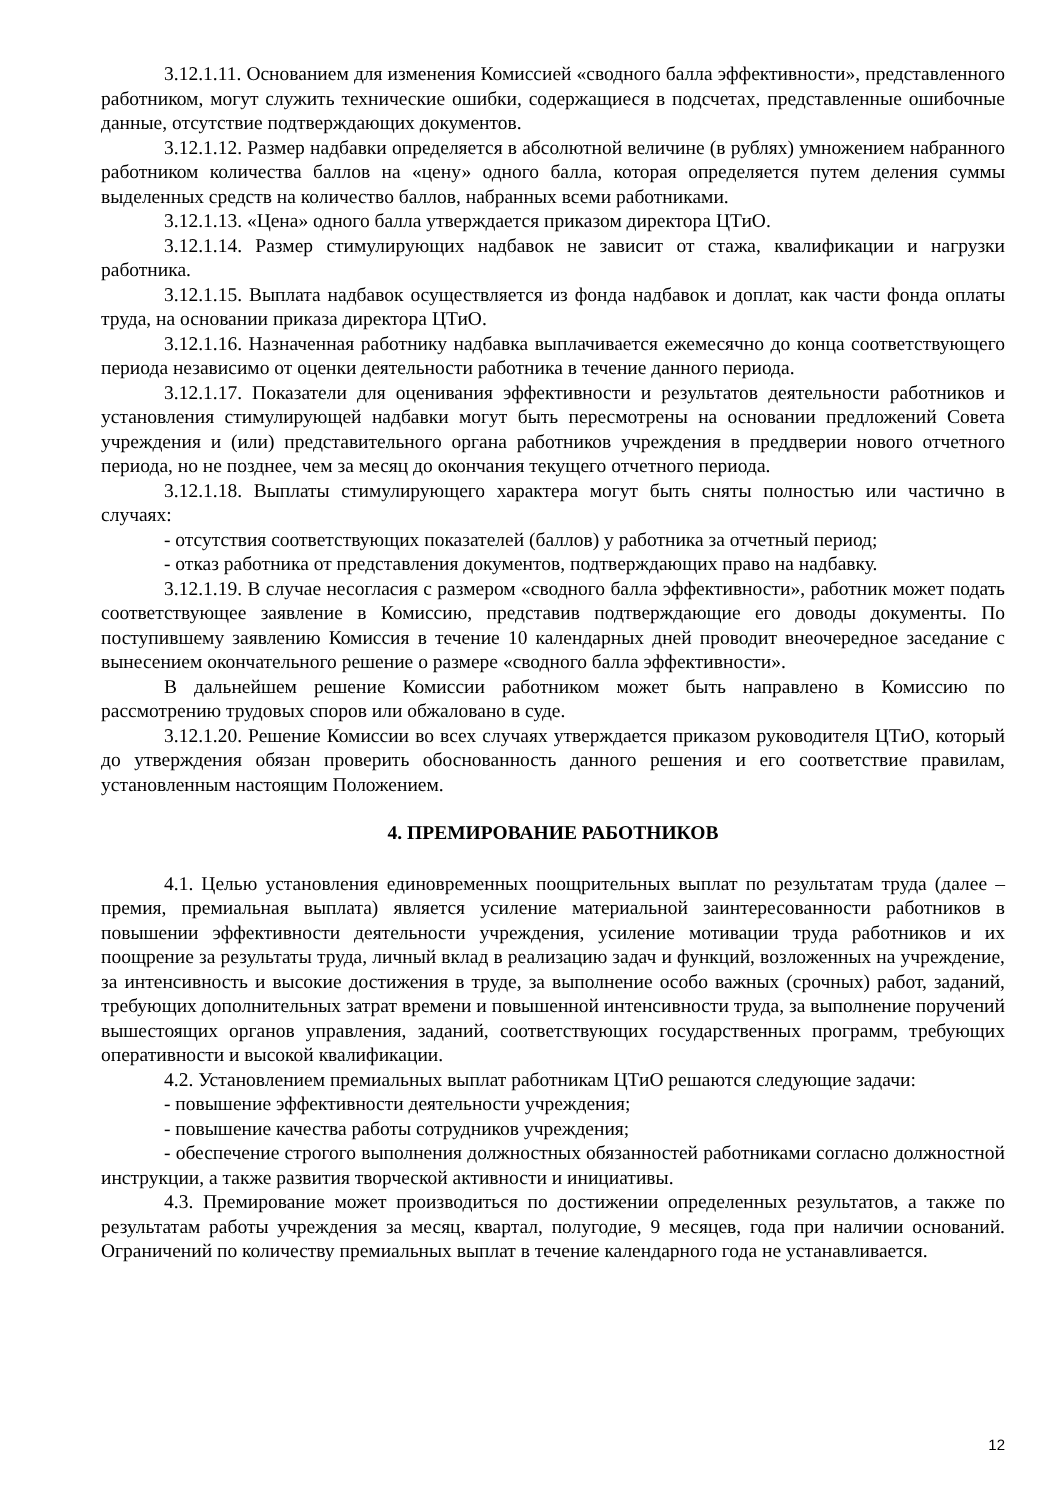3.12.1.11. Основанием для изменения Комиссией «сводного балла эффективности», представленного работником, могут служить технические ошибки, содержащиеся в подсчетах, представленные ошибочные данные, отсутствие подтверждающих документов.
3.12.1.12. Размер надбавки определяется в абсолютной величине (в рублях) умножением набранного работником количества баллов на «цену» одного балла, которая определяется путем деления суммы выделенных средств на количество баллов, набранных всеми работниками.
3.12.1.13. «Цена» одного балла утверждается приказом директора ЦТиО.
3.12.1.14. Размер стимулирующих надбавок не зависит от стажа, квалификации и нагрузки работника.
3.12.1.15. Выплата надбавок осуществляется из фонда надбавок и доплат, как части фонда оплаты труда, на основании приказа директора ЦТиО.
3.12.1.16. Назначенная работнику надбавка выплачивается ежемесячно до конца соответствующего периода независимо от оценки деятельности работника в течение данного периода.
3.12.1.17. Показатели для оценивания эффективности и результатов деятельности работников и установления стимулирующей надбавки могут быть пересмотрены на основании предложений Совета учреждения и (или) представительного органа работников учреждения в преддверии нового отчетного периода, но не позднее, чем за месяц до окончания текущего отчетного периода.
3.12.1.18. Выплаты стимулирующего характера могут быть сняты полностью или частично в случаях:
- отсутствия соответствующих показателей (баллов) у работника за отчетный период;
- отказ работника от представления документов, подтверждающих право на надбавку.
3.12.1.19. В случае несогласия с размером «сводного балла эффективности», работник может подать соответствующее заявление в Комиссию, представив подтверждающие его доводы документы. По поступившему заявлению Комиссия в течение 10 календарных дней проводит внеочередное заседание с вынесением окончательного решение о размере «сводного балла эффективности».
В дальнейшем решение Комиссии работником может быть направлено в Комиссию по рассмотрению трудовых споров или обжаловано в суде.
3.12.1.20. Решение Комиссии во всех случаях утверждается приказом руководителя ЦТиО, который до утверждения обязан проверить обоснованность данного решения и его соответствие правилам, установленным настоящим Положением.
4. ПРЕМИРОВАНИЕ РАБОТНИКОВ
4.1. Целью установления единовременных поощрительных выплат по результатам труда (далее – премия, премиальная выплата) является усиление материальной заинтересованности работников в повышении эффективности деятельности учреждения, усиление мотивации труда работников и их поощрение за результаты труда, личный вклад в реализацию задач и функций, возложенных на учреждение, за интенсивность и высокие достижения в труде, за выполнение особо важных (срочных) работ, заданий, требующих дополнительных затрат времени и повышенной интенсивности труда, за выполнение поручений вышестоящих органов управления, заданий, соответствующих государственных программ, требующих оперативности и высокой квалификации.
4.2. Установлением премиальных выплат работникам ЦТиО решаются следующие задачи:
- повышение эффективности деятельности учреждения;
- повышение качества работы сотрудников учреждения;
- обеспечение строгого выполнения должностных обязанностей работниками согласно должностной инструкции, а также развития творческой активности и инициативы.
4.3. Премирование может производиться по достижении определенных результатов, а также по результатам работы учреждения за месяц, квартал, полугодие, 9 месяцев, года при наличии оснований. Ограничений по количеству премиальных выплат в течение календарного года не устанавливается.
12